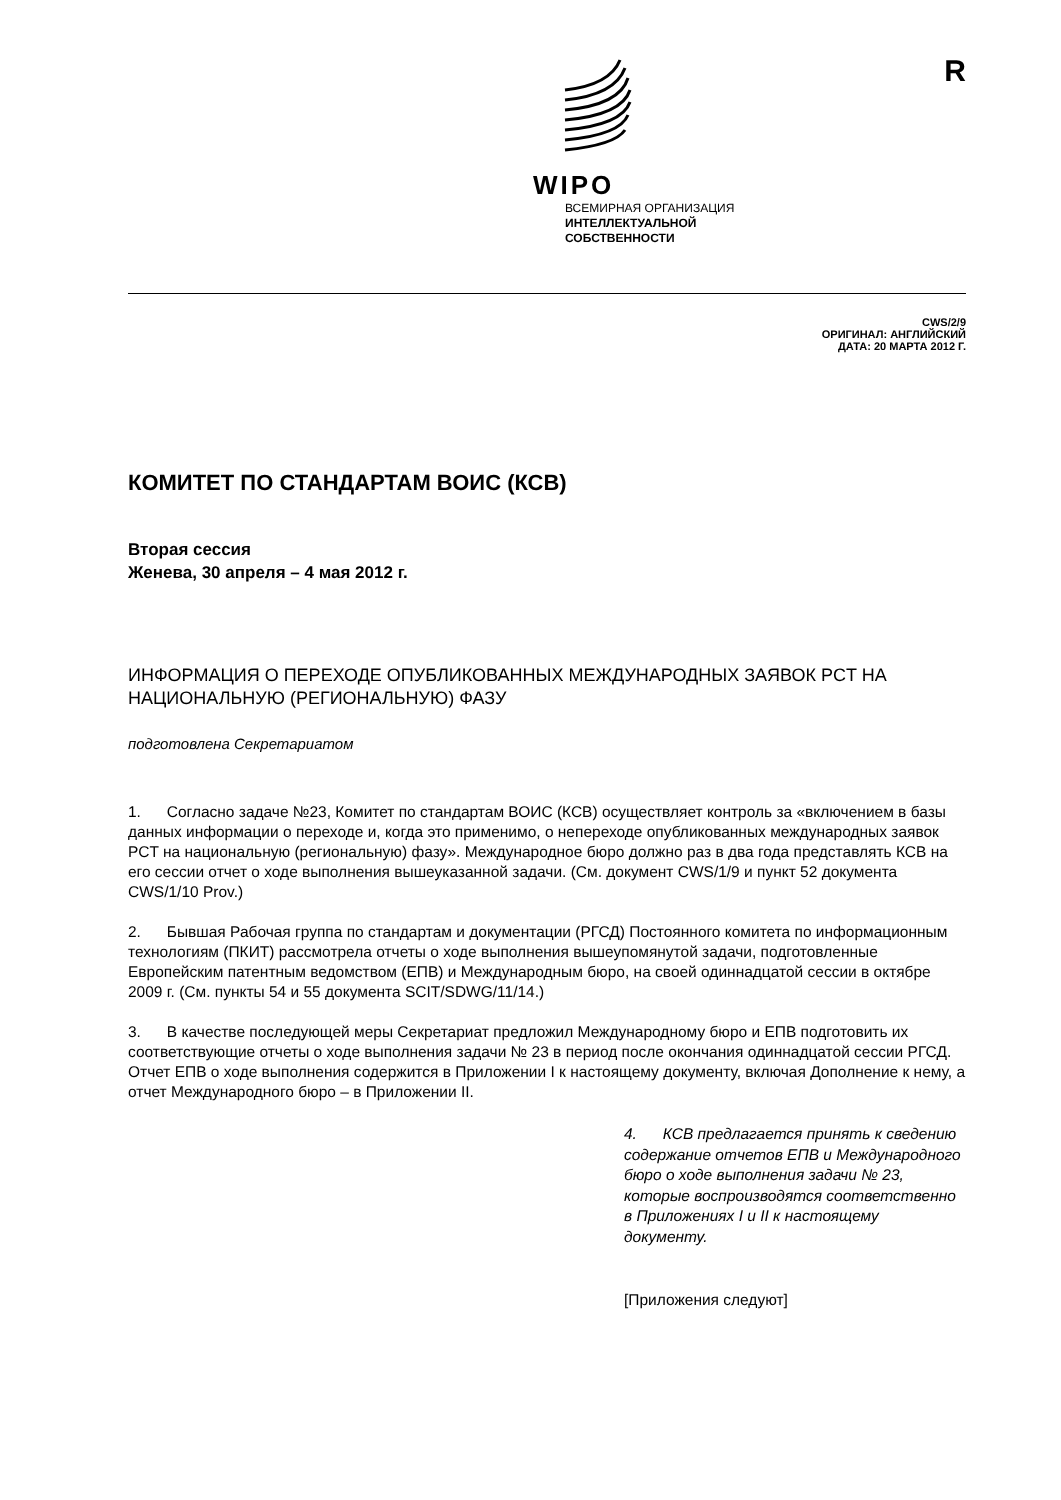WIPO
ВСЕМИРНАЯ ОРГАНИЗАЦИЯ
ИНТЕЛЛЕКТУАЛЬНОЙ
СОБСТВЕННОСТИ
R
CWS/2/9
ОРИГИНАЛ: АНГЛИЙСКИЙ
ДАТА: 20 МАРТА 2012 Г.
КОМИТЕТ ПО СТАНДАРТАМ ВОИС (КСВ)
Вторая сессия
Женева, 30 апреля – 4 мая 2012 г.
ИНФОРМАЦИЯ О ПЕРЕХОДЕ ОПУБЛИКОВАННЫХ МЕЖДУНАРОДНЫХ ЗАЯВОК PCT НА НАЦИОНАЛЬНУЮ (РЕГИОНАЛЬНУЮ) ФАЗУ
подготовлена Секретариатом
1. Согласно задаче №23, Комитет по стандартам ВОИС (КСВ) осуществляет контроль за «включением в базы данных информации о переходе и, когда это применимо, о непереходе опубликованных международных заявок PCT на национальную (региональную) фазу». Международное бюро должно раз в два года представлять КСВ на его сессии отчет о ходе выполнения вышеуказанной задачи. (См. документ CWS/1/9 и пункт 52 документа CWS/1/10 Prov.)
2. Бывшая Рабочая группа по стандартам и документации (РГСД) Постоянного комитета по информационным технологиям (ПКИТ) рассмотрела отчеты о ходе выполнения вышеупомянутой задачи, подготовленные Европейским патентным ведомством (ЕПВ) и Международным бюро, на своей одиннадцатой сессии в октябре 2009 г. (См. пункты 54 и 55 документа SCIT/SDWG/11/14.)
3. В качестве последующей меры Секретариат предложил Международному бюро и ЕПВ подготовить их соответствующие отчеты о ходе выполнения задачи № 23 в период после окончания одиннадцатой сессии РГСД. Отчет ЕПВ о ходе выполнения содержится в Приложении I к настоящему документу, включая Дополнение к нему, а отчет Международного бюро – в Приложении II.
4. КСВ предлагается принять к сведению содержание отчетов ЕПВ и Международного бюро о ходе выполнения задачи № 23, которые воспроизводятся соответственно в Приложениях I и II к настоящему документу.
[Приложения следуют]